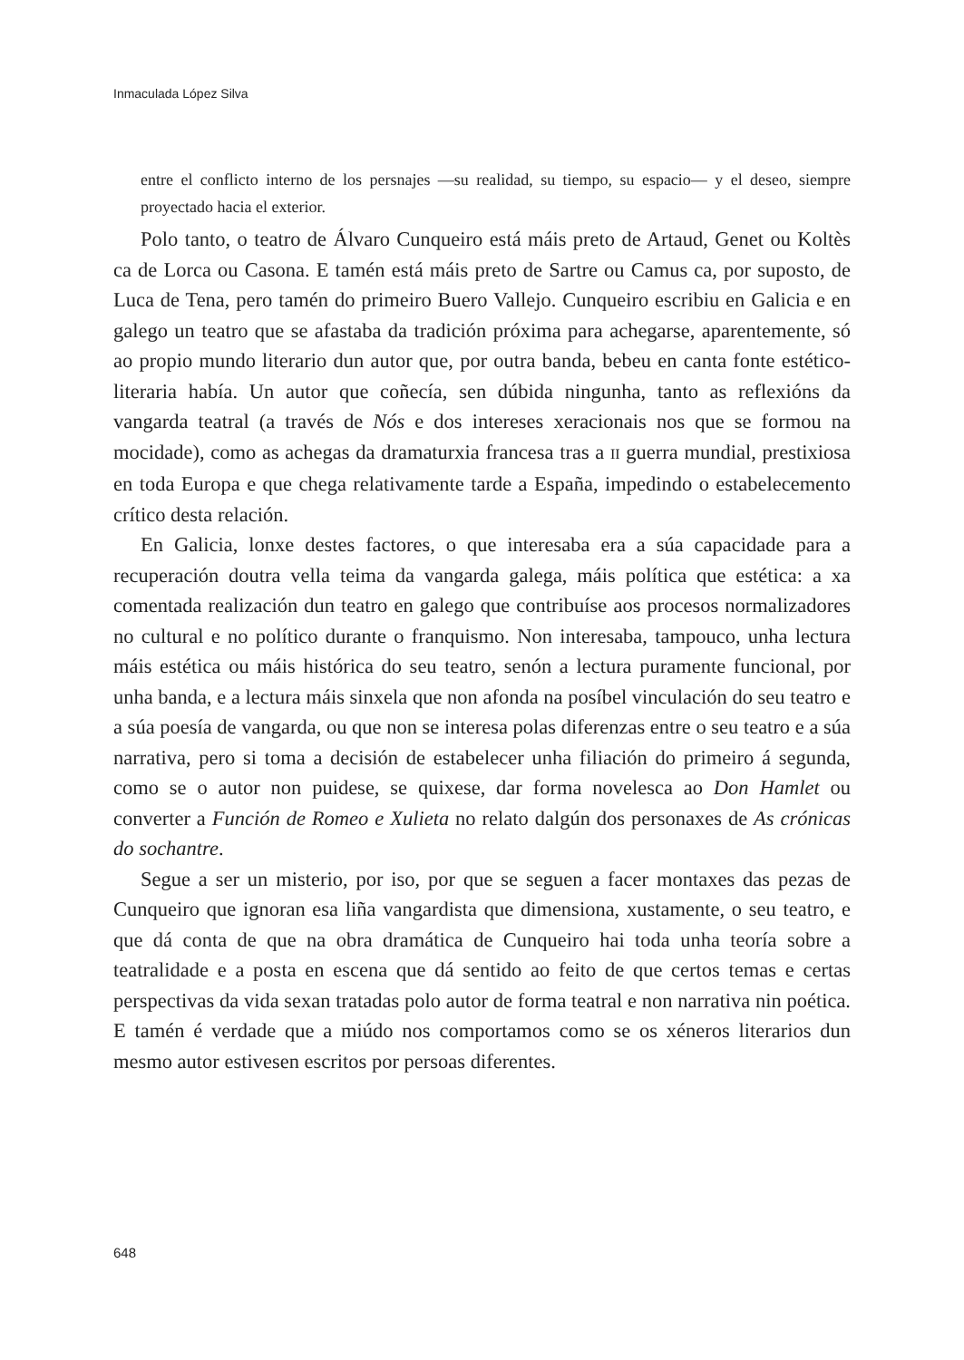Inmaculada López Silva
entre el conflicto interno de los persnajes —su realidad, su tiempo, su espacio— y el deseo, siempre proyectado hacia el exterior.
Polo tanto, o teatro de Álvaro Cunqueiro está máis preto de Artaud, Genet ou Koltès ca de Lorca ou Casona. E tamén está máis preto de Sartre ou Camus ca, por suposto, de Luca de Tena, pero tamén do primeiro Buero Vallejo. Cunqueiro escribiu en Galicia e en galego un teatro que se afastaba da tradición próxima para achegarse, aparentemente, só ao propio mundo literario dun autor que, por outra banda, bebeu en canta fonte estético-literaria había. Un autor que coñecía, sen dúbida ningunha, tanto as reflexións da vangarda teatral (a través de Nós e dos intereses xeracionais nos que se formou na mocidade), como as achegas da dramaturxia francesa tras a II guerra mundial, prestixiosa en toda Europa e que chega relativamente tarde a España, impedindo o estabelecemento crítico desta relación.
En Galicia, lonxe destes factores, o que interesaba era a súa capacidade para a recuperación doutra vella teima da vangarda galega, máis política que estética: a xa comentada realización dun teatro en galego que contribuíse aos procesos normalizadores no cultural e no político durante o franquismo. Non interesaba, tampouco, unha lectura máis estética ou máis histórica do seu teatro, senón a lectura puramente funcional, por unha banda, e a lectura máis sinxela que non afonda na posíbel vinculación do seu teatro e a súa poesía de vangarda, ou que non se interesa polas diferenzas entre o seu teatro e a súa narrativa, pero si toma a decisión de estabelecer unha filiación do primeiro á segunda, como se o autor non puidese, se quixese, dar forma novelesca ao Don Hamlet ou converter a Función de Romeo e Xulieta no relato dalgún dos personaxes de As crónicas do sochantre.
Segue a ser un misterio, por iso, por que se seguen a facer montaxes das pezas de Cunqueiro que ignoran esa liña vangardista que dimensiona, xustamente, o seu teatro, e que dá conta de que na obra dramática de Cunqueiro hai toda unha teoría sobre a teatralidade e a posta en escena que dá sentido ao feito de que certos temas e certas perspectivas da vida sexan tratadas polo autor de forma teatral e non narrativa nin poética. E tamén é verdade que a miúdo nos comportamos como se os xéneros literarios dun mesmo autor estivesen escritos por persoas diferentes.
648